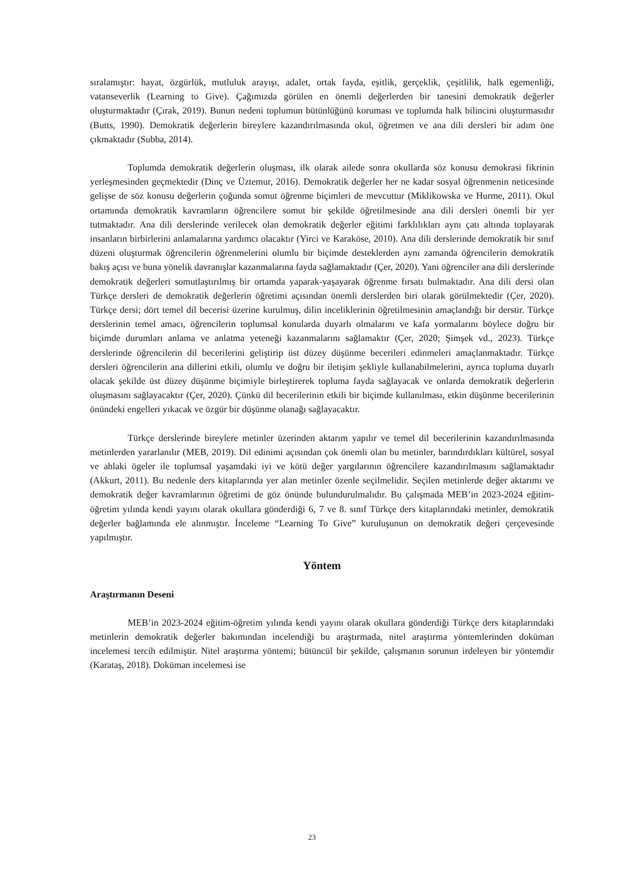sıralamıştır: hayat, özgürlük, mutluluk arayışı, adalet, ortak fayda, eşitlik, gerçeklik, çeşitlilik, halk egemenliği, vatanseverlik (Learning to Give). Çağımızda görülen en önemli değerlerden bir tanesini demokratik değerler oluşturmaktadır (Çırak, 2019). Bunun nedeni toplumun bütünlüğünü koruması ve toplumda halk bilincini oluşturmasıdır (Butts, 1990). Demokratik değerlerin bireylere kazandırılmasında okul, öğretmen ve ana dili dersleri bir adım öne çıkmaktadır (Subba, 2014).
Toplumda demokratik değerlerin oluşması, ilk olarak ailede sonra okullarda söz konusu demokrasi fikrinin yerleşmesinden geçmektedir (Dinç ve Üztemur, 2016). Demokratik değerler her ne kadar sosyal öğrenmenin neticesinde gelişse de söz konusu değerlerin çoğunda somut öğrenme biçimleri de mevcuttur (Miklikowska ve Hurme, 2011). Okul ortamında demokratik kavramların öğrencilere somut bir şekilde öğretilmesinde ana dili dersleri önemli bir yer tutmaktadır. Ana dili derslerinde verilecek olan demokratik değerler eğitimi farklılıkları aynı çatı altında toplayarak insanların birbirlerini anlamalarına yardımcı olacaktır (Yirci ve Karaköse, 2010). Ana dili derslerinde demokratik bir sınıf düzeni oluşturmak öğrencilerin öğrenmelerini olumlu bir biçimde desteklerden aynı zamanda öğrencilerin demokratik bakış açısı ve buna yönelik davranışlar kazanmalarına fayda sağlamaktadır (Çer, 2020). Yani öğrenciler ana dili derslerinde demokratik değerleri somutlaştırılmış bir ortamda yaparak-yaşayarak öğrenme fırsatı bulmaktadır. Ana dili dersi olan Türkçe dersleri de demokratik değerlerin öğretimi açısından önemli derslerden biri olarak görülmektedir (Çer, 2020). Türkçe dersi; dört temel dil becerisi üzerine kurulmuş, dilin inceliklerinin öğretilmesinin amaçlandığı bir derstir. Türkçe derslerinin temel amacı, öğrencilerin toplumsal konularda duyarlı olmalarını ve kafa yormalarını böylece doğru bir biçimde durumları anlama ve anlatma yeteneği kazanmalarını sağlamaktır (Çer, 2020; Şimşek vd., 2023). Türkçe derslerinde öğrencilerin dil becerilerini geliştirip üst düzey düşünme becerileri edinmeleri amaçlanmaktadır. Türkçe dersleri öğrencilerin ana dillerini etkili, olumlu ve doğru bir iletişim şekliyle kullanabilmelerini, ayrıca topluma duyarlı olacak şekilde üst düzey düşünme biçimiyle birleştirerek topluma fayda sağlayacak ve onlarda demokratik değerlerin oluşmasını sağlayacaktır (Çer, 2020). Çünkü dil becerilerinin etkili bir biçimde kullanılması, etkin düşünme becerilerinin önündeki engelleri yıkacak ve özgür bir düşünme olanağı sağlayacaktır.
Türkçe derslerinde bireylere metinler üzerinden aktarım yapılır ve temel dil becerilerinin kazandırılmasında metinlerden yararlanılır (MEB, 2019). Dil edinimi açısından çok önemli olan bu metinler, barındırdıkları kültürel, sosyal ve ahlaki ögeler ile toplumsal yaşamdaki iyi ve kötü değer yargılarının öğrencilere kazandırılmasını sağlamaktadır (Akkurt, 2011). Bu nedenle ders kitaplarında yer alan metinler özenle seçilmelidir. Seçilen metinlerde değer aktarımı ve demokratik değer kavramlarının öğretimi de göz önünde bulundurulmalıdır. Bu çalışmada MEB’in 2023-2024 eğitim-öğretim yılında kendi yayını olarak okullara gönderdiği 6, 7 ve 8. sınıf Türkçe ders kitaplarındaki metinler, demokratik değerler bağlamında ele alınmıştır. İnceleme “Learning To Give” kuruluşunun on demokratik değeri çerçevesinde yapılmıştır.
Yöntem
Araştırmanın Deseni
MEB’in 2023-2024 eğitim-öğretim yılında kendi yayını olarak okullara gönderdiği Türkçe ders kitaplarındaki metinlerin demokratik değerler bakımından incelendiği bu araştırmada, nitel araştırma yöntemlerinden doküman incelemesi tercih edilmiştir. Nitel araştırma yöntemi; bütüncül bir şekilde, çalışmanın sorunun irdeleyen bir yöntemdir (Karataş, 2018). Doküman incelemesi ise
23